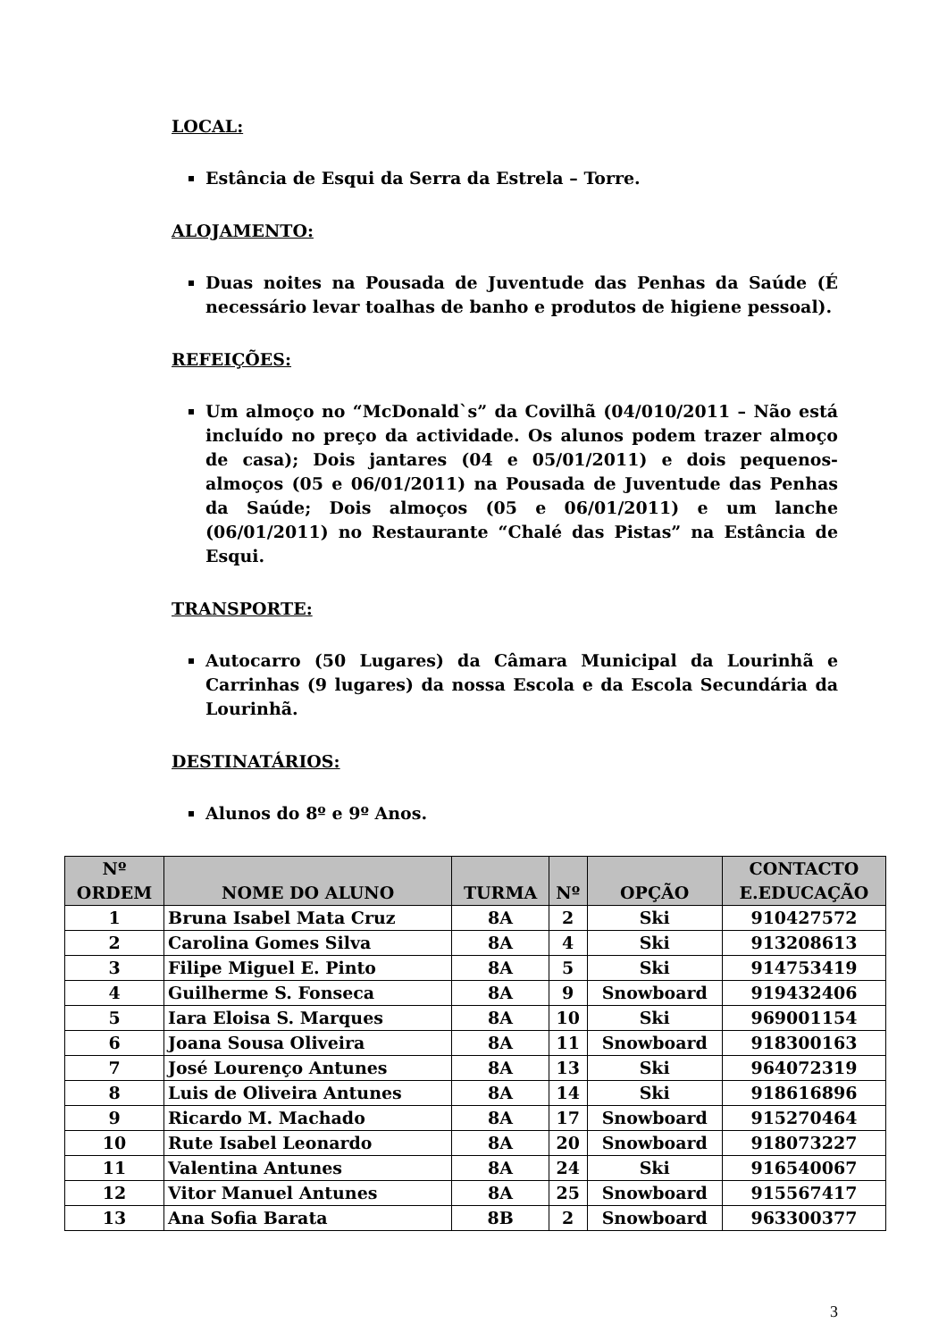LOCAL:
Estância de Esqui da Serra da Estrela – Torre.
ALOJAMENTO:
Duas noites na Pousada de Juventude das Penhas da Saúde (É necessário levar toalhas de banho e produtos de higiene pessoal).
REFEIÇÕES:
Um almoço no “McDonald`s” da Covilhã (04/010/2011 – Não está incluído no preço da actividade. Os alunos podem trazer almoço de casa); Dois jantares (04 e 05/01/2011) e dois pequenos-almoços (05 e 06/01/2011) na Pousada de Juventude das Penhas da Saúde; Dois almoços (05 e 06/01/2011) e um lanche (06/01/2011) no Restaurante “Chalé das Pistas” na Estância de Esqui.
TRANSPORTE:
Autocarro (50 Lugares) da Câmara Municipal da Lourinhã e Carrinhas (9 lugares) da nossa Escola e da Escola Secundária da Lourinhã.
DESTINATÁRIOS:
Alunos do 8º e 9º Anos.
| Nº ORDEM | NOME DO ALUNO | TURMA | Nº | OPÇÃO | CONTACTO E.EDUCAÇÃO |
| --- | --- | --- | --- | --- | --- |
| 1 | Bruna Isabel Mata Cruz | 8A | 2 | Ski | 910427572 |
| 2 | Carolina Gomes Silva | 8A | 4 | Ski | 913208613 |
| 3 | Filipe Miguel E. Pinto | 8A | 5 | Ski | 914753419 |
| 4 | Guilherme S. Fonseca | 8A | 9 | Snowboard | 919432406 |
| 5 | Iara Eloisa S. Marques | 8A | 10 | Ski | 969001154 |
| 6 | Joana Sousa Oliveira | 8A | 11 | Snowboard | 918300163 |
| 7 | José Lourenço Antunes | 8A | 13 | Ski | 964072319 |
| 8 | Luis de Oliveira Antunes | 8A | 14 | Ski | 918616896 |
| 9 | Ricardo M. Machado | 8A | 17 | Snowboard | 915270464 |
| 10 | Rute Isabel Leonardo | 8A | 20 | Snowboard | 918073227 |
| 11 | Valentina Antunes | 8A | 24 | Ski | 916540067 |
| 12 | Vitor Manuel Antunes | 8A | 25 | Snowboard | 915567417 |
| 13 | Ana Sofia Barata | 8B | 2 | Snowboard | 963300377 |
3